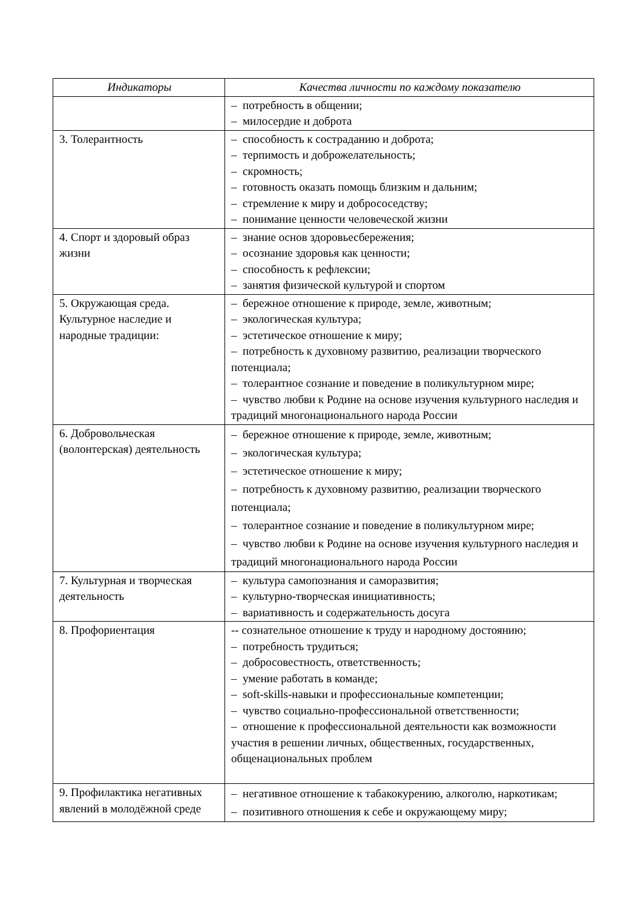| Индикаторы | Качества личности по каждому показателю |
| --- | --- |
| | – потребность в общении; – милосердие и доброта |
| 3. Толерантность | – способность к состраданию и доброта; – терпимость и доброжелательность; – скромность; – готовность оказать помощь близким и дальним; – стремление к миру и добрососедству; – понимание ценности человеческой жизни |
| 4. Спорт и здоровый образ жизни | – знание основ здоровьесбережения; – осознание здоровья как ценности; – способность к рефлексии; – занятия физической культурой и спортом |
| 5. Окружающая среда. Культурное наследие и народные традиции: | – бережное отношение к природе, земле, животным; – экологическая культура; – эстетическое отношение к миру; – потребность к духовному развитию, реализации творческого потенциала; – толерантное сознание и поведение в поликультурном мире; – чувство любви к Родине на основе изучения культурного наследия и традиций многонационального народа России |
| 6. Добровольческая (волонтерская) деятельность | – бережное отношение к природе, земле, животным; – экологическая культура; – эстетическое отношение к миру; – потребность к духовному развитию, реализации творческого потенциала; – толерантное сознание и поведение в поликультурном мире; – чувство любви к Родине на основе изучения культурного наследия и традиций многонационального народа России |
| 7. Культурная и творческая деятельность | – культура самопознания и саморазвития; – культурно-творческая инициативность; – вариативность и содержательность досуга |
| 8. Профориентация | -- сознательное отношение к труду и народному достоянию; – потребность трудиться; – добросовестность, ответственность; – умение работать в команде; – soft-skills-навыки и профессиональные компетенции; – чувство социально-профессиональной ответственности; – отношение к профессиональной деятельности как возможности участия в решении личных, общественных, государственных, общенациональных проблем |
| 9. Профилактика негативных явлений в молодёжной среде | – негативное отношение к табакокурению, алкоголю, наркотикам; – позитивного отношения к себе и окружающему миру; |